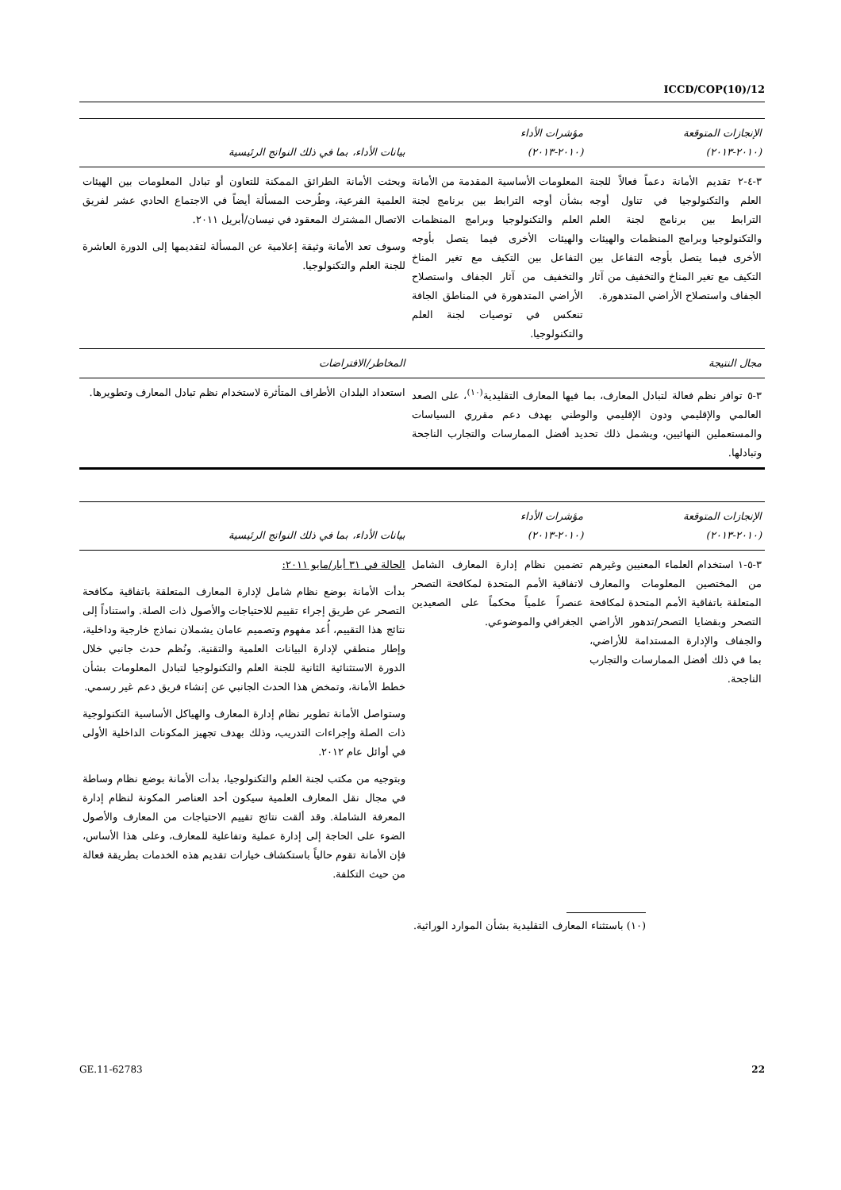ICCD/COP(10)/12
| الإنجازات المتوقعة (٢٠١٠-٢٠١٣) | مؤشرات الأداء (٢٠١٠-٢٠١٣) | بيانات الأداء، بما في ذلك النواتج الرئيسية |
| --- | --- | --- |
| ٣-٤-٢ تقديم الأمانة دعماً فعالاً للجنة العلم والتكنولوجيا في تناول أوجه الترابط بين برنامج لجنة العلم والتكنولوجيا وبرامج المنظمات والهيئات الأخرى فيما يتصل بأوجه التفاعل بين التكيف مع تغير المناخ والتخفيف من آثار الجفاف واستصلاح الأراضي المتدهورة. | المعلومات الأساسية المقدمة من الأمانة بشأن أوجه الترابط بين برنامج لجنة العلم والتكنولوجيا وبرامج المنظمات والهيئات الأخرى فيما يتصل بأوجه التفاعل بين التكيف مع تغير المناخ والتخفيف من آثار الجفاف واستصلاح الأراضي المتدهورة في المناطق الجافة تنعكس في توصيات لجنة العلم والتكنولوجيا. | وبحثت الأمانة الطرائق الممكنة للتعاون أو تبادل المعلومات بين الهيئات العلمية الفرعية، وطُرحت المسألة أيضاً في الاجتماع الحادي عشر لفريق الاتصال المشترك المعقود في نيسان/أبريل ٢٠١١. وسوف تعد الأمانة وثيقة إعلامية عن المسألة لتقديمها إلى الدورة العاشرة للجنة العلم والتكنولوجيا. |
| مجال النتيجة | | المخاطر/الافتراضات |
| ٣-٥ توافر نظم فعالة لتبادل المعارف، بما فيها المعارف التقليدية<sup>(١٠)</sup>، على الصعد العالمي والإقليمي ودون الإقليمي والوطني بهدف دعم مقرري السياسات والمستعملين النهائيين، ويشمل ذلك تحديد أفضل الممارسات والتجارب الناجحة وتبادلها. | | استعداد البلدان الأطراف المتأثرة لاستخدام نظم تبادل المعارف وتطويرها. |
| الإنجازات المتوقعة (٢٠١٠-٢٠١٣) | مؤشرات الأداء (٢٠١٠-٢٠١٣) | بيانات الأداء، بما في ذلك النواتج الرئيسية |
| --- | --- | --- |
| ٣-٥-١ استخدام العلماء المعنيين وغيرهم من المختصين المعلومات والمعارف المتعلقة باتفاقية الأمم المتحدة لمكافحة التصحر وبقضايا التصحر/تدهور الأراضي والجفاف والإدارة المستدامة للأراضي، بما في ذلك أفضل الممارسات والتجارب الناجحة. | تضمين نظام إدارة المعارف الشامل لاتفاقية الأمم المتحدة لمكافحة التصحر عنصراً علمياً محكماً على الصعيدين الجغرافي والموضوعي. | الحالة في ٣١ أيار/مايو ٢٠١١: بدأت الأمانة بوضع نظام شامل لإدارة المعارف المتعلقة باتفاقية مكافحة التصحر عن طريق إجراء تقييم للاحتياجات والأصول ذات الصلة. واستناداً إلى نتائج هذا التقييم، أُعد مفهوم وتصميم عامان يشملان نماذج خارجية وداخلية، وإطار منطقي لإدارة البيانات العلمية والتقنية. ونُظم حدث جانبي خلال الدورة الاستثنائية الثانية للجنة العلم والتكنولوجيا لتبادل المعلومات بشأن خطط الأمانة، وتمخض هذا الحدث الجانبي عن إنشاء فريق دعم غير رسمي. وستواصل الأمانة تطوير نظام إدارة المعارف والهياكل الأساسية التكنولوجية ذات الصلة وإجراءات التدريب، وذلك بهدف تجهيز المكونات الداخلية الأولى في أوائل عام ٢٠١٢. وبتوجيه من مكتب لجنة العلم والتكنولوجيا، بدأت الأمانة بوضع نظام وساطة في مجال نقل المعارف العلمية سيكون أحد العناصر المكونة لنظام إدارة المعرفة الشاملة. وقد ألقت نتائج تقييم الاحتياجات من المعارف والأصول الضوء على الحاجة إلى إدارة عملية وتفاعلية للمعارف، وعلى هذا الأساس، فإن الأمانة تقوم حالياً باستكشاف خيارات تقديم هذه الخدمات بطريقة فعالة من حيث التكلفة. |
(١٠) باستثناء المعارف التقليدية بشأن الموارد الوراثية.
GE.11-62783 22